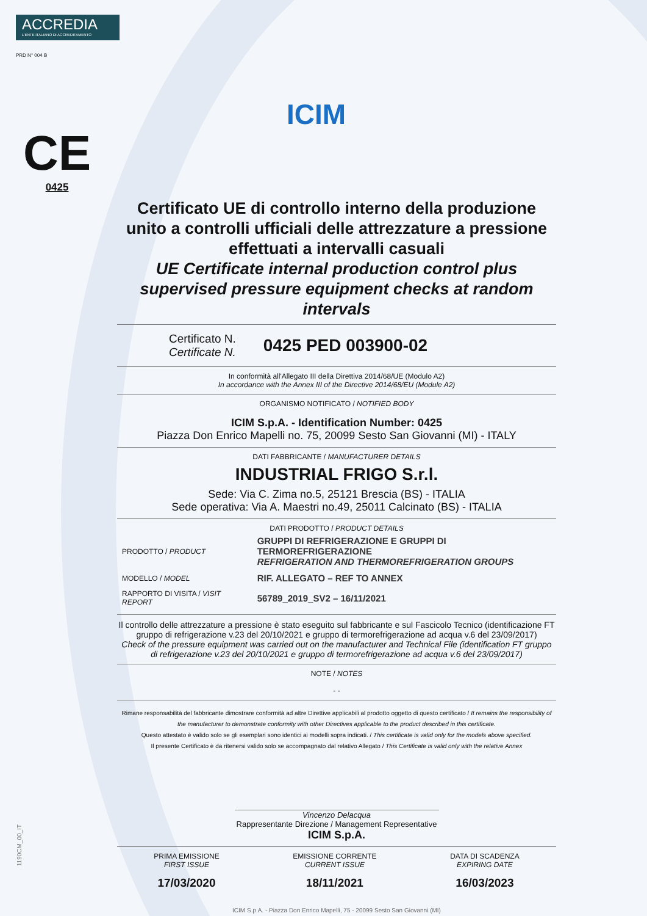ACCREDIA
L'ENTE ITALIANO DI ACCREDITAMENTO
PRD N° 004 B
ICIM
CE
0425
Certificato UE di controllo interno della produzione unito a controlli ufficiali delle attrezzature a pressione effettuati a intervalli casuali
UE Certificate internal production control plus supervised pressure equipment checks at random intervals
Certificato N.
Certificate N.
0425 PED 003900-02
In conformità all'Allegato III della Direttiva 2014/68/UE (Modulo A2)
In accordance with the Annex III of the Directive 2014/68/EU (Module A2)
ORGANISMO NOTIFICATO / NOTIFIED BODY
ICIM S.p.A. - Identification Number: 0425
Piazza Don Enrico Mapelli no. 75, 20099 Sesto San Giovanni (MI) - ITALY
DATI FABBRICANTE / MANUFACTURER DETAILS
INDUSTRIAL FRIGO S.r.l.
Sede: Via C. Zima no.5, 25121 Brescia (BS) - ITALIA
Sede operativa: Via A. Maestri no.49, 25011 Calcinato (BS) - ITALIA
DATI PRODOTTO / PRODUCT DETAILS
| PRODOTTO / PRODUCT | GRUPPI DI REFRIGERAZIONE E GRUPPI DI TERMOREFRIGERAZIONE REFRIGERATION AND THERMOREFRIGERATION GROUPS |
| MODELLO / MODEL | RIF. ALLEGATO – REF TO ANNEX |
| RAPPORTO DI VISITA / VISIT REPORT | 56789_2019_SV2 – 16/11/2021 |
Il controllo delle attrezzature a pressione è stato eseguito sul fabbricante e sul Fascicolo Tecnico (identificazione FT gruppo di refrigerazione v.23 del 20/10/2021 e gruppo di termorefrigerazione ad acqua v.6 del 23/09/2017)
Check of the pressure equipment was carried out on the manufacturer and Technical File (identification FT gruppo di refrigerazione v.23 del 20/10/2021 e gruppo di termorefrigerazione ad acqua v.6 del 23/09/2017)
NOTE / NOTES
- -
Rimane responsabilità del fabbricante dimostrare conformità ad altre Direttive applicabili al prodotto oggetto di questo certificato / It remains the responsibility of the manufacturer to demonstrate conformity with other Directives applicable to the product described in this certificate.
Questo attestato è valido solo se gli esemplari sono identici ai modelli sopra indicati. / This certificate is valid only for the models above specified.
Il presente Certificato è da ritenersi valido solo se accompagnato dal relativo Allegato / This Certificate is valid only with the relative Annex
Vincenzo Delacqua
Rappresentante Direzione / Management Representative
ICIM S.p.A.
PRIMA EMISSIONE
FIRST ISSUE
17/03/2020
EMISSIONE CORRENTE
CURRENT ISSUE
18/11/2021
DATA DI SCADENZA
EXPIRING DATE
16/03/2023
ICIM S.p.A. - Piazza Don Enrico Mapelli, 75 - 20099 Sesto San Giovanni (MI)
1190CM_00_IT